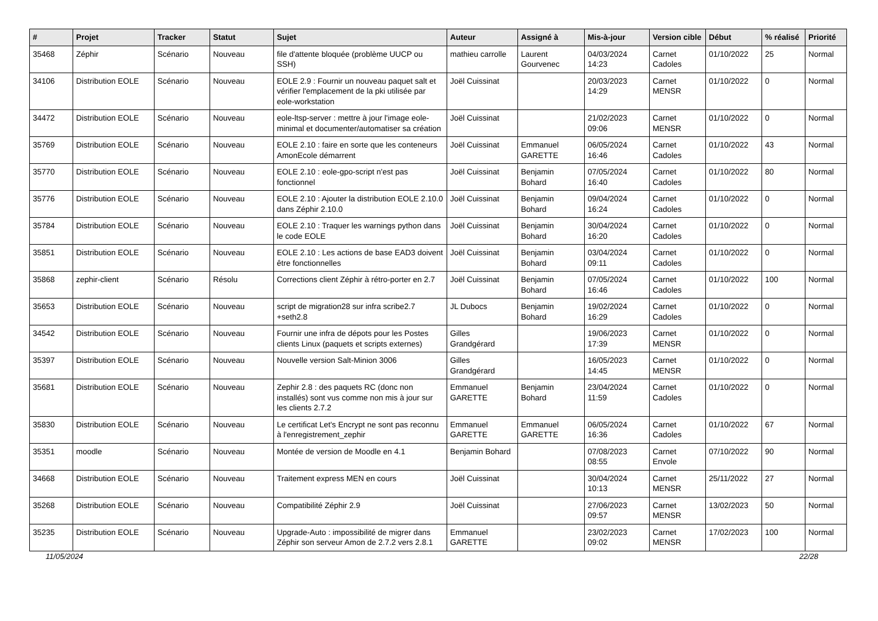| # | Projet | Tracker | Statut | Sujet | Auteur | Assigné à | Mis-à-jour | Version cible | Début | % réalisé | Priorité |
| --- | --- | --- | --- | --- | --- | --- | --- | --- | --- | --- | --- |
| 35468 | Zéphir | Scénario | Nouveau | file d'attente bloquée (problème UUCP ou SSH) | mathieu carrolle | Laurent Gourvenec | 04/03/2024 14:23 | Carnet Cadoles | 01/10/2022 | 25 | Normal |
| 34106 | Distribution EOLE | Scénario | Nouveau | EOLE 2.9 : Fournir un nouveau paquet salt et vérifier l'emplacement de la pki utilisée par eole-workstation | Joël Cuissinat | | 20/03/2023 14:29 | Carnet MENSR | 01/10/2022 | 0 | Normal |
| 34472 | Distribution EOLE | Scénario | Nouveau | eole-ltsp-server : mettre à jour l'image eole-minimal et documenter/automatiser sa création | Joël Cuissinat | | 21/02/2023 09:06 | Carnet MENSR | 01/10/2022 | 0 | Normal |
| 35769 | Distribution EOLE | Scénario | Nouveau | EOLE 2.10 : faire en sorte que les conteneurs AmonEcole démarrent | Joël Cuissinat | Emmanuel GARETTE | 06/05/2024 16:46 | Carnet Cadoles | 01/10/2022 | 43 | Normal |
| 35770 | Distribution EOLE | Scénario | Nouveau | EOLE 2.10 : eole-gpo-script n'est pas fonctionnel | Joël Cuissinat | Benjamin Bohard | 07/05/2024 16:40 | Carnet Cadoles | 01/10/2022 | 80 | Normal |
| 35776 | Distribution EOLE | Scénario | Nouveau | EOLE 2.10 : Ajouter la distribution EOLE 2.10.0 dans Zéphir 2.10.0 | Joël Cuissinat | Benjamin Bohard | 09/04/2024 16:24 | Carnet Cadoles | 01/10/2022 | 0 | Normal |
| 35784 | Distribution EOLE | Scénario | Nouveau | EOLE 2.10 : Traquer les warnings python dans le code EOLE | Joël Cuissinat | Benjamin Bohard | 30/04/2024 16:20 | Carnet Cadoles | 01/10/2022 | 0 | Normal |
| 35851 | Distribution EOLE | Scénario | Nouveau | EOLE 2.10 : Les actions de base EAD3 doivent être fonctionnelles | Joël Cuissinat | Benjamin Bohard | 03/04/2024 09:11 | Carnet Cadoles | 01/10/2022 | 0 | Normal |
| 35868 | zephir-client | Scénario | Résolu | Corrections client Zéphir à rétro-porter en 2.7 | Joël Cuissinat | Benjamin Bohard | 07/05/2024 16:46 | Carnet Cadoles | 01/10/2022 | 100 | Normal |
| 35653 | Distribution EOLE | Scénario | Nouveau | script de migration28 sur infra scribe2.7 +seth2.8 | JL Dubocs | Benjamin Bohard | 19/02/2024 16:29 | Carnet Cadoles | 01/10/2022 | 0 | Normal |
| 34542 | Distribution EOLE | Scénario | Nouveau | Fournir une infra de dépots pour les Postes clients Linux (paquets et scripts externes) | Gilles Grandgérard | | 19/06/2023 17:39 | Carnet MENSR | 01/10/2022 | 0 | Normal |
| 35397 | Distribution EOLE | Scénario | Nouveau | Nouvelle version Salt-Minion 3006 | Gilles Grandgérard | | 16/05/2023 14:45 | Carnet MENSR | 01/10/2022 | 0 | Normal |
| 35681 | Distribution EOLE | Scénario | Nouveau | Zephir 2.8 : des paquets RC (donc non installés) sont vus comme non mis à jour sur les clients 2.7.2 | Emmanuel GARETTE | Benjamin Bohard | 23/04/2024 11:59 | Carnet Cadoles | 01/10/2022 | 0 | Normal |
| 35830 | Distribution EOLE | Scénario | Nouveau | Le certificat Let's Encrypt ne sont pas reconnu à l'enregistrement_zephir | Emmanuel GARETTE | Emmanuel GARETTE | 06/05/2024 16:36 | Carnet Cadoles | 01/10/2022 | 67 | Normal |
| 35351 | moodle | Scénario | Nouveau | Montée de version de Moodle en 4.1 | Benjamin Bohard | | 07/08/2023 08:55 | Carnet Envole | 07/10/2022 | 90 | Normal |
| 34668 | Distribution EOLE | Scénario | Nouveau | Traitement express MEN en cours | Joël Cuissinat | | 30/04/2024 10:13 | Carnet MENSR | 25/11/2022 | 27 | Normal |
| 35268 | Distribution EOLE | Scénario | Nouveau | Compatibilité Zéphir 2.9 | Joël Cuissinat | | 27/06/2023 09:57 | Carnet MENSR | 13/02/2023 | 50 | Normal |
| 35235 | Distribution EOLE | Scénario | Nouveau | Upgrade-Auto : impossibilité de migrer dans Zéphir son serveur Amon de 2.7.2 vers 2.8.1 | Emmanuel GARETTE | | 23/02/2023 09:02 | Carnet MENSR | 17/02/2023 | 100 | Normal |
11/05/2024 22/28